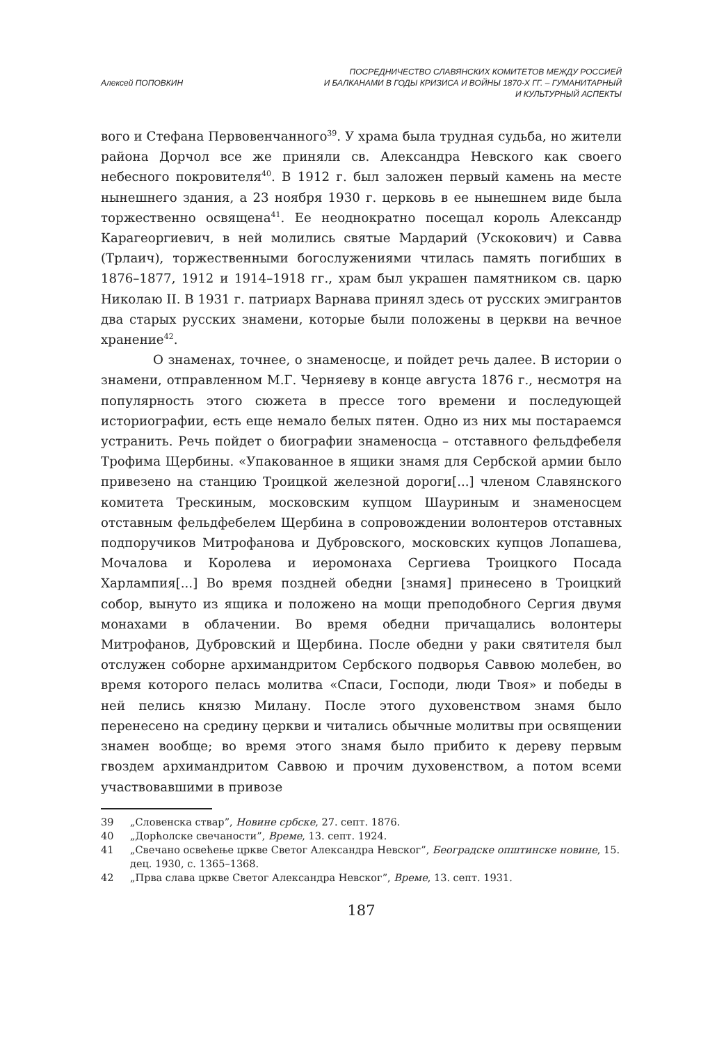Алексей ПОПОВКИН ПОСРЕДНИЧЕСТВО СЛАВЯНСКИХ КОМИТЕТОВ МЕЖДУ РОССИЕЙ
И БАЛКАНАМИ В ГОДЫ КРИЗИСА И ВОЙНЫ 1870-Х ГГ. – ГУМАНИТАРНЫЙ
И КУЛЬТУРНЫЙ АСПЕКТЫ
вого и Стефана Первовенчанного<sup>39</sup>. У храма была трудная судьба, но жители района Дорчол все же приняли св. Александра Невского как своего небесного покровителя<sup>40</sup>. В 1912 г. был заложен первый камень на месте нынешнего здания, а 23 ноября 1930 г. церковь в ее нынешнем виде была торжественно освящена<sup>41</sup>. Ее неоднократно посещал король Александр Карагеоргиевич, в ней молились святые Мардарий (Ускокович) и Савва (Трлаич), торжественными богослужениями чтилась память погибших в 1876–1877, 1912 и 1914–1918 гг., храм был украшен памятником св. царю Николаю II. В 1931 г. патриарх Варнава принял здесь от русских эмигрантов два старых русских знамени, которые были положены в церкви на вечное хранение<sup>42</sup>.
О знаменах, точнее, о знаменосце, и пойдет речь далее. В истории о знамени, отправленном М.Г. Черняеву в конце августа 1876 г., несмотря на популярность этого сюжета в прессе того времени и последующей историографии, есть еще немало белых пятен. Одно из них мы постараемся устранить. Речь пойдет о биографии знаменосца – отставного фельдфебеля Трофима Щербины. «Упакованное в ящики знамя для Сербской армии было привезено на станцию Троицкой железной дороги[...] членом Славянского комитета Трескиным, московским купцом Шауриным и знаменосцем отставным фельдфебелем Щербина в сопровождении волонтеров отставных подпоручиков Митрофанова и Дубровского, московских купцов Лопашева, Мочалова и Королева и иеромонаха Сергиева Троицкого Посада Харлампия[...] Во время поздней обедни [знамя] принесено в Троицкий собор, вынуто из ящика и положено на мощи преподобного Сергия двумя монахами в облачении. Во время обедни причащались волонтеры Митрофанов, Дубровский и Щербина. После обедни у раки святителя был отслужен соборне архимандритом Сербского подворья Саввою молебен, во время которого пелась молитва «Спаси, Господи, люди Твоя» и победы в ней пелись князю Милану. После этого духовенством знамя было перенесено на средину церкви и читались обычные молитвы при освящении знамен вообще; во время этого знамя было прибито к дереву первым гвоздем архимандритом Саввою и прочим духовенством, а потом всеми участвовавшими в привозе
39 „Словенска ствар”, Новине србске, 27. септ. 1876.
40 „Дорћолске свечаности”, Време, 13. септ. 1924.
41 „Свечано освећење цркве Светог Александра Невског”, Београдске општинске новине, 15. дец. 1930, с. 1365–1368.
42 „Прва слава цркве Светог Александра Невског”, Време, 13. септ. 1931.
187